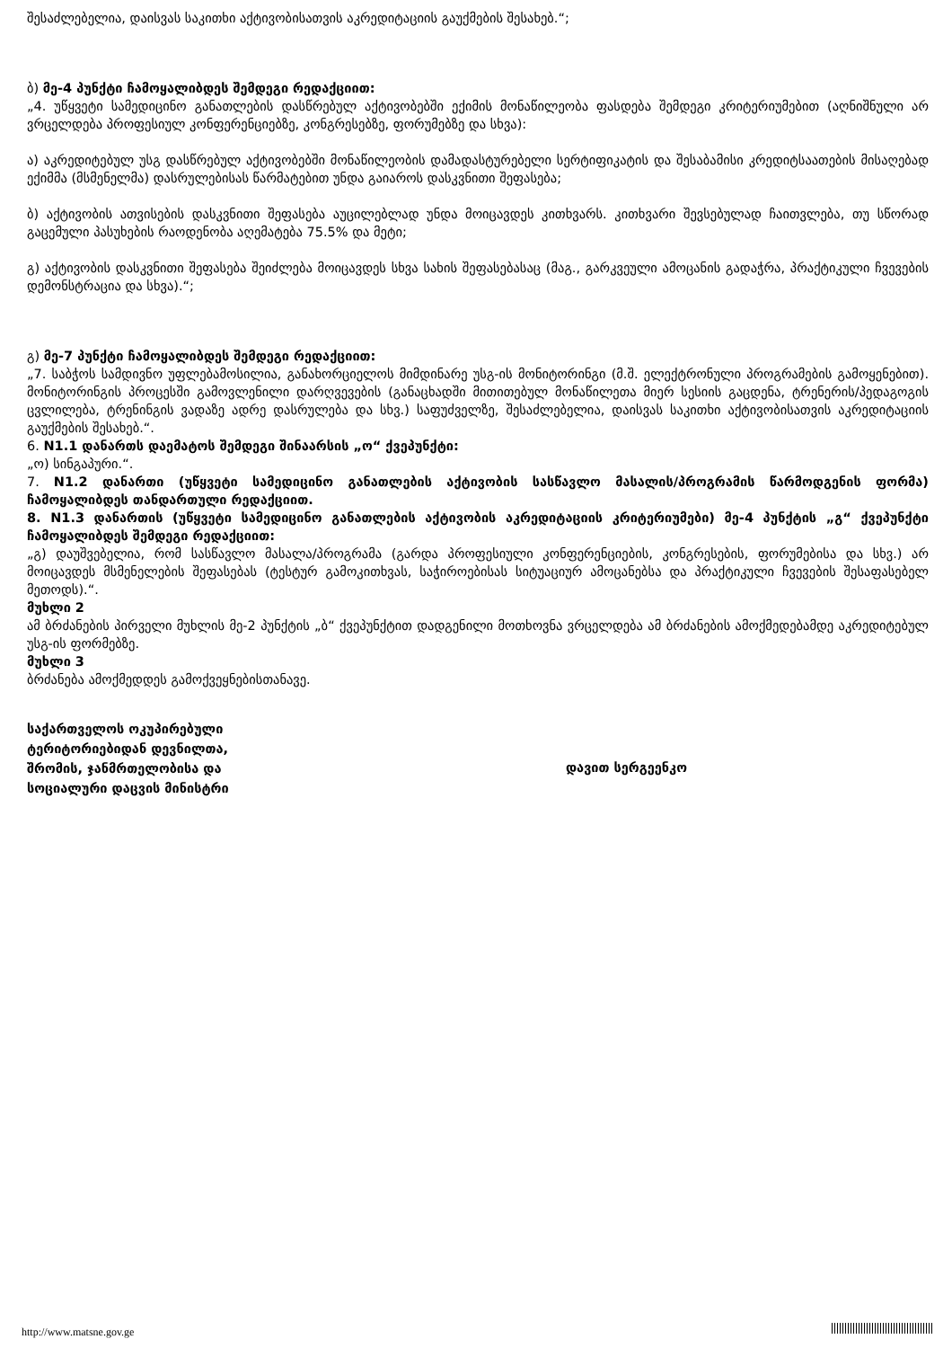შესაძლებელია, დაისვას საკითხი აქტივობისათვის აკრედიტაციის გაუქმების შესახებ.“;
ბ) მე-4 პუნქტი ჩამოყალიბდეს შემდეგი რედაქციით:
„4. უწყვეტი სამედიცინო განათლების დასწრებულ აქტივობებში ექიმის მონაწილეობა ფასდება შემდეგი კრიტერიუმებით (აღნიშნული არ ვრცელდება პროფესიულ კონფერენციებზე, კონგრესებზე, ფორუმებზე და სხვა):
ა) აკრედიტებულ უსგ დასწრებულ აქტივობებში მონაწილეობის დამადასტურებელი სერტიფიკატის და შესაბამისი კრედიტსაათების მისაღებად ექიმმა (მსმენელმა) დასრულებისას წარმატებით უნდა გაიაროს დასკვნითი შეფასება;
ბ) აქტივობის ათვისების დასკვნითი შეფასება აუცილებლად უნდა მოიცავდეს კითხვარს. კითხვარი შევსებულად ჩაითვლება, თუ სწორად გაცემული პასუხების რაოდენობა აღემატება 75.5% და მეტი;
გ) აქტივობის დასკვნითი შეფასება შეიძლება მოიცავდეს სხვა სახის შეფასებასაც (მაგ., გარკვეული ამოცანის გადაჭრა, პრაქტიკული ჩვევების დემონსტრაცია და სხვა).“;
გ) მე-7 პუნქტი ჩამოყალიბდეს შემდეგი რედაქციით:
„7. საბჭოს სამდივნო უფლებამოსილია, განახორციელოს მიმდინარე უსგ-ის მონიტორინგი (მ.შ. ელექტრონული პროგრამების გამოყენებით). მონიტორინგის პროცესში გამოვლენილი დარღვევების (განაცხადში მითითებულ მონაწილეთა მიერ სესიის გაცდენა, ტრენერის/პედაგოგის ცვლილება, ტრენინგის ვადაზე ადრე დასრულება და სხვ.) საფუძველზე, შესაძლებელია, დაისვას საკითხი აქტივობისათვის აკრედიტაციის გაუქმების შესახებ.“.
6. N1.1 დანართს დაემატოს შემდეგი შინაარსის „ო“ ქვეპუნქტი:
„ო) სინგაპური.“.
7. N1.2 დანართი (უწყვეტი სამედიცინო განათლების აქტივობის სასწავლო მასალის/პროგრამის წარმოდგენის ფორმა) ჩამოყალიბდეს თანდართული რედაქციით.
8. N1.3 დანართის (უწყვეტი სამედიცინო განათლების აქტივობის აკრედიტაციის კრიტერიუმები) მე-4 პუნქტის „გ“ ქვეპუნქტი ჩამოყალიბდეს შემდეგი რედაქციით:
„გ) დაუშვებელია, რომ სასწავლო მასალა/პროგრამა (გარდა პროფესიული კონფერენციების, კონგრესების, ფორუმებისა და სხვ.) არ მოიცავდეს მსმენელების შეფასებას (ტესტურ გამოკითხვას, საჭიროებისას სიტუაციურ ამოცანებსა და პრაქტიკული ჩვევების შესაფასებელ მეთოდს).“.
მუხლი 2
ამ ბრძანების პირველი მუხლის მე-2 პუნქტის „ბ“ ქვეპუნქტით დადგენილი მოთხოვნა ვრცელდება ამ ბრძანების ამოქმედებამდე აკრედიტებულ უსგ-ის ფორმებზე.
მუხლი 3
ბრძანება ამოქმედდეს გამოქვეყნებისთანავე.
საქართველოს ოკუპირებული
ტერიტორიებიდან დევნილთა,
შრომის, ჯანმრთელობისა და
სოციალური დაცვის მინისტრი
დავით სერგეენკო
http://www.matsne.gov.ge